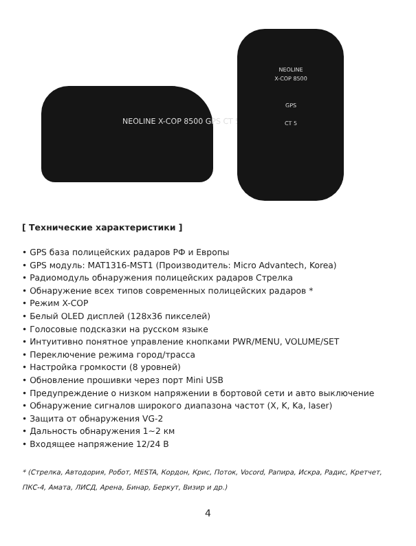NEOLINE X-COP 8500 GPS CT 5
NEOLINE
X-COP 8500
GPS
CT 5
[ Технические характеристики ]
• GPS база полицейских радаров РФ и Европы
• GPS модуль: MAT1316-MST1 (Производитель: Micro Advantech, Korea)
• Радиомодуль обнаружения полицейских радаров Стрелка
• Обнаружение всех типов современных полицейских радаров *
• Режим X-COP
• Белый OLED дисплей (128x36 пикселей)
• Голосовые подсказки на русском языке
• Интуитивно понятное управление кнопками PWR/MENU, VOLUME/SET
• Переключение режима город/трасса
• Настройка громкости (8 уровней)
• Обновление прошивки через порт Mini USB
• Предупреждение о низком напряжении в бортовой сети и авто выключение
• Обнаружение сигналов широкого диапазона частот (X, K, Ka, laser)
• Защита от обнаружения VG-2
• Дальность обнаружения 1~2 км
• Входящее напряжение 12/24 В
* (Стрелка, Автодория, Робот, MESTA, Кордон, Крис, Поток, Vocord, Рапира, Искра, Радис, Кретчет, ПКС-4, Амата, ЛИСД, Арена, Бинар, Беркут, Визир и др.)
4